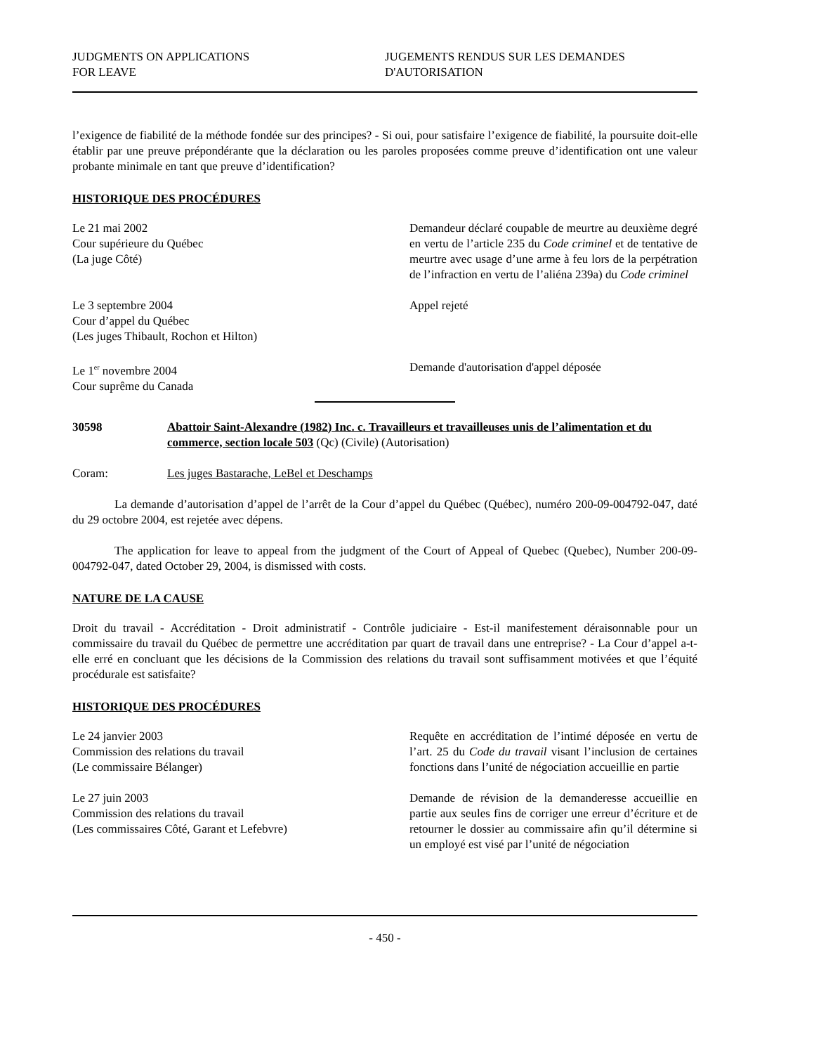JUDGMENTS ON APPLICATIONS
FOR LEAVE
JUGEMENTS RENDUS SUR LES DEMANDES
D'AUTORISATION
l’exigence de fiabilité de la méthode fondée sur des principes? - Si oui, pour satisfaire l’exigence de fiabilité, la poursuite doit-elle établir par une preuve prépondérante que la déclaration ou les paroles proposées comme preuve d’identification ont une valeur probante minimale en tant que preuve d’identification?
HISTORIQUE DES PROCÉDURES
Le 21 mai 2002
Cour supérieure du Québec
(La juge Côté)
Demandeur déclaré coupable de meurtre au deuxième degré en vertu de l’article 235 du Code criminel et de tentative de meurtre avec usage d’une arme à feu lors de la perpétration de l’infraction en vertu de l’aliéna 239a) du Code criminel
Le 3 septembre 2004
Cour d’appel du Québec
(Les juges Thibault, Rochon et Hilton)
Appel rejeté
Le 1<sup>er</sup> novembre 2004
Cour suprême du Canada
Demande d'autorisation d'appel déposée
30598 Abattoir Saint-Alexandre (1982) Inc. c. Travailleurs et travailleuses unis de l’alimentation et du commerce, section locale 503 (Qc) (Civile) (Autorisation)
Coram: Les juges Bastarache, LeBel et Deschamps
La demande d’autorisation d’appel de l’arrêt de la Cour d’appel du Québec (Québec), numéro 200-09-004792-047, daté du 29 octobre 2004, est rejetée avec dépens.
The application for leave to appeal from the judgment of the Court of Appeal of Quebec (Quebec), Number 200-09-004792-047, dated October 29, 2004, is dismissed with costs.
NATURE DE LA CAUSE
Droit du travail - Accréditation - Droit administratif - Contrôle judiciaire - Est-il manifestement déraisonnable pour un commissaire du travail du Québec de permettre une accréditation par quart de travail dans une entreprise? - La Cour d’appel a-t-elle erré en concluant que les décisions de la Commission des relations du travail sont suffisamment motivées et que l’équité procédurale est satisfaite?
HISTORIQUE DES PROCÉDURES
Le 24 janvier 2003
Commission des relations du travail
(Le commissaire Bélanger)
Requête en accréditation de l’intimé déposée en vertu de l’art. 25 du Code du travail visant l’inclusion de certaines fonctions dans l’unité de négociation accueillie en partie
Le 27 juin 2003
Commission des relations du travail
(Les commissaires Côté, Garant et Lefebvre)
Demande de révision de la demanderesse accueillie en partie aux seules fins de corriger une erreur d’écriture et de retourner le dossier au commissaire afin qu’il détermine si un employé est visé par l’unité de négociation
- 450 -